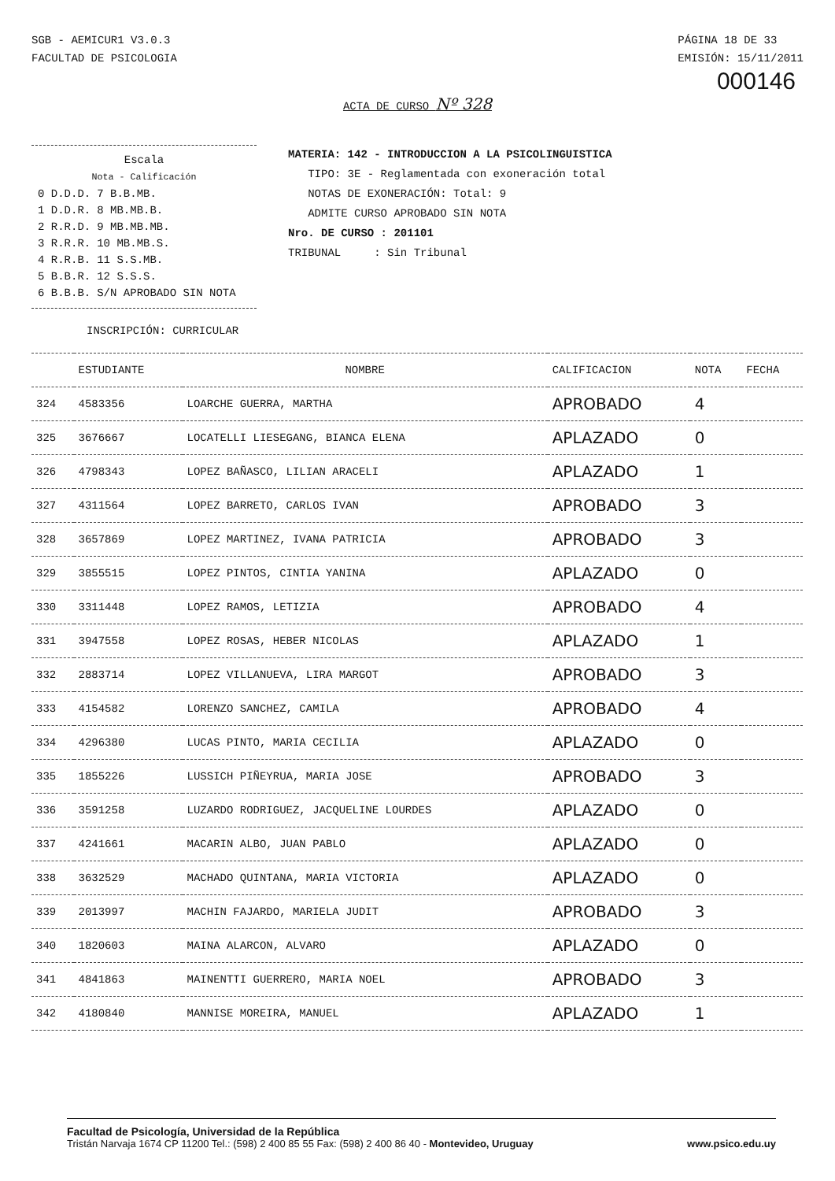SGB - AEMICUR1 V3.0.3
FACULTAD DE PSICOLOGIA
PÁGINA 18 DE 33
EMISIÓN: 15/11/2011
000146
ACTA DE CURSO Nº 328
Escala
Nota - Calificación
| 0 D.D.D. | 7 B.B.MB. |
| 1 D.D.R. | 8 MB.MB.B. |
| 2 R.R.D. | 9 MB.MB.MB. |
| 3 R.R.R. | 10 MB.MB.S. |
| 4 R.R.B. | 11 S.S.MB. |
| 5 B.B.R. | 12 S.S.S. |
| 6 B.B.B. | S/N APROBADO SIN NOTA |
MATERIA: 142 - INTRODUCCION A LA PSICOLINGUISTICA
TIPO: 3E - Reglamentada con exoneración total
NOTAS DE EXONERACIÓN: Total: 9
ADMITE CURSO APROBADO SIN NOTA
Nro. DE CURSO : 201101
TRIBUNAL : Sin Tribunal
INSCRIPCIÓN: CURRICULAR
| | ESTUDIANTE | NOMBRE | CALIFICACION | NOTA | FECHA |
| --- | --- | --- | --- | --- | --- |
| 324 | 4583356 | LOARCHE GUERRA, MARTHA | APROBADO | 4 | |
| 325 | 3676667 | LOCATELLI LIESEGANG, BIANCA ELENA | APLAZADO | 0 | |
| 326 | 4798343 | LOPEZ BAÑASCO, LILIAN ARACELI | APLAZADO | 1 | |
| 327 | 4311564 | LOPEZ BARRETO, CARLOS IVAN | APROBADO | 3 | |
| 328 | 3657869 | LOPEZ MARTINEZ, IVANA PATRICIA | APROBADO | 3 | |
| 329 | 3855515 | LOPEZ PINTOS, CINTIA YANINA | APLAZADO | 0 | |
| 330 | 3311448 | LOPEZ RAMOS, LETIZIA | APROBADO | 4 | |
| 331 | 3947558 | LOPEZ ROSAS, HEBER NICOLAS | APLAZADO | 1 | |
| 332 | 2883714 | LOPEZ VILLANUEVA, LIRA MARGOT | APROBADO | 3 | |
| 333 | 4154582 | LORENZO SANCHEZ, CAMILA | APROBADO | 4 | |
| 334 | 4296380 | LUCAS PINTO, MARIA CECILIA | APLAZADO | 0 | |
| 335 | 1855226 | LUSSICH PIÑEYRUA, MARIA JOSE | APROBADO | 3 | |
| 336 | 3591258 | LUZARDO RODRIGUEZ, JACQUELINE LOURDES | APLAZADO | 0 | |
| 337 | 4241661 | MACARIN ALBO, JUAN PABLO | APLAZADO | 0 | |
| 338 | 3632529 | MACHADO QUINTANA, MARIA VICTORIA | APLAZADO | 0 | |
| 339 | 2013997 | MACHIN FAJARDO, MARIELA JUDIT | APROBADO | 3 | |
| 340 | 1820603 | MAINA ALARCON, ALVARO | APLAZADO | 0 | |
| 341 | 4841863 | MAINENTTI GUERRERO, MARIA NOEL | APROBADO | 3 | |
| 342 | 4180840 | MANNISE MOREIRA, MANUEL | APLAZADO | 1 | |
Facultad de Psicología, Universidad de la República
Tristán Narvaja 1674 CP 11200 Tel.: (598) 2 400 85 55 Fax: (598) 2 400 86 40 - Montevideo, Uruguay
www.psico.edu.uy